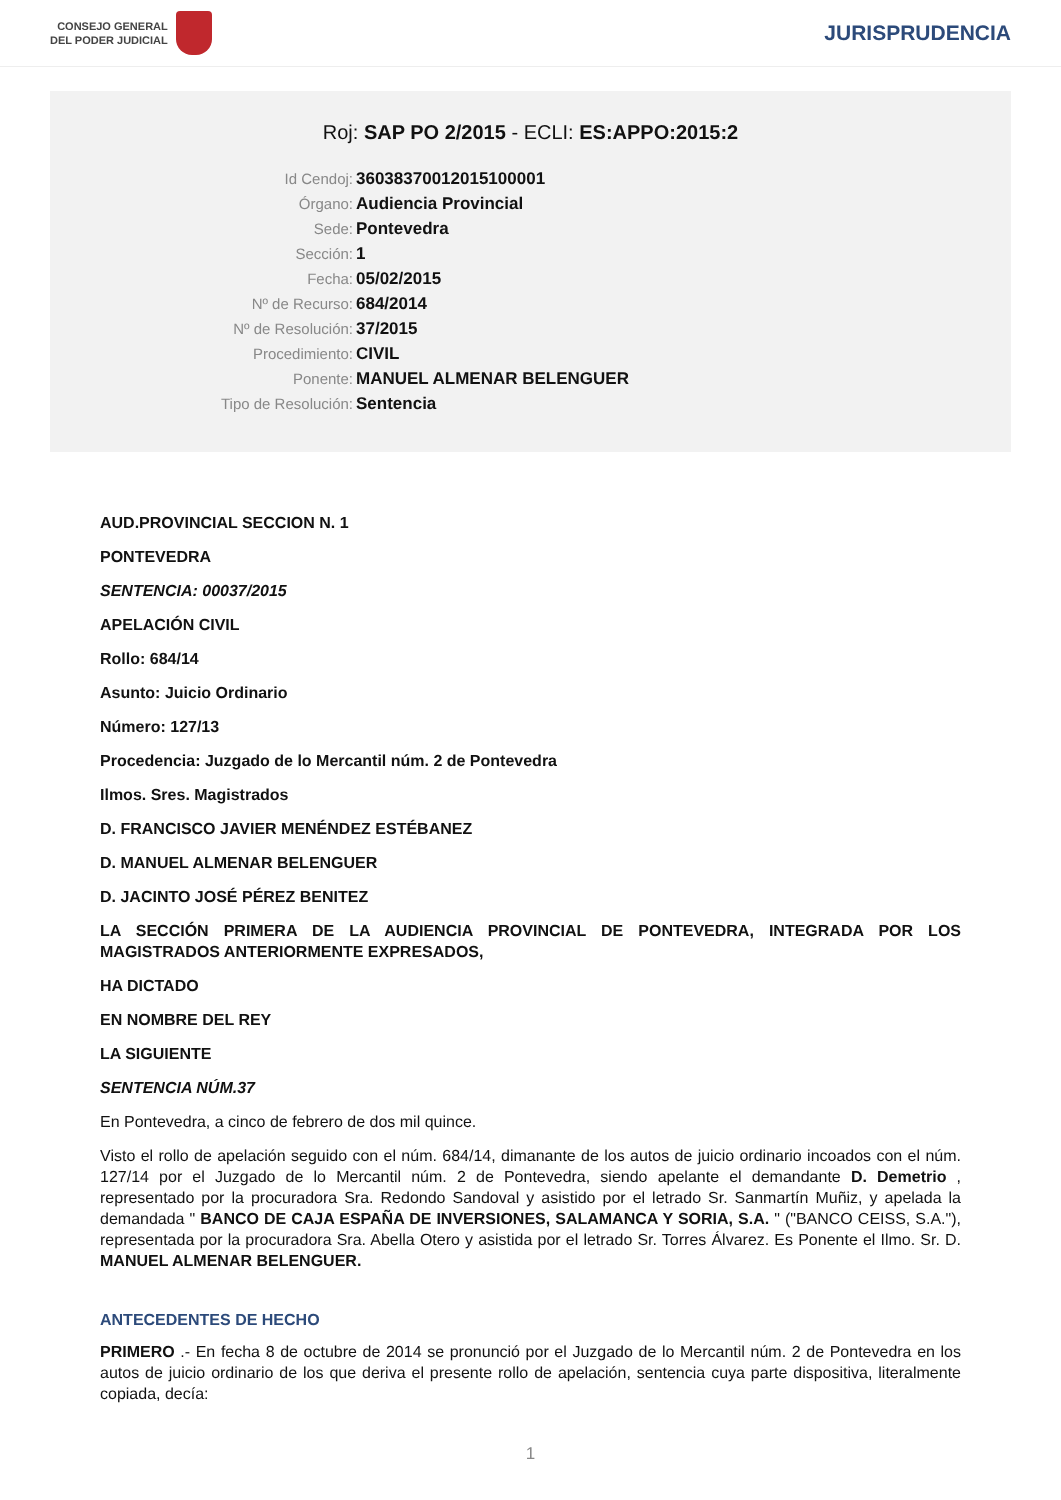CONSEJO GENERAL
DEL PODER JUDICIAL
JURISPRUDENCIA
Roj: SAP PO 2/2015 - ECLI: ES:APPO:2015:2
Id Cendoj: 36038370012015100001
Órgano: Audiencia Provincial
Sede: Pontevedra
Sección: 1
Fecha: 05/02/2015
Nº de Recurso: 684/2014
Nº de Resolución: 37/2015
Procedimiento: CIVIL
Ponente: MANUEL ALMENAR BELENGUER
Tipo de Resolución: Sentencia
AUD.PROVINCIAL SECCION N. 1
PONTEVEDRA
SENTENCIA: 00037/2015
APELACIÓN CIVIL
Rollo: 684/14
Asunto: Juicio Ordinario
Número: 127/13
Procedencia: Juzgado de lo Mercantil núm. 2 de Pontevedra
Ilmos. Sres. Magistrados
D. FRANCISCO JAVIER MENÉNDEZ ESTÉBANEZ
D. MANUEL ALMENAR BELENGUER
D. JACINTO JOSÉ PÉREZ BENITEZ
LA SECCIÓN PRIMERA DE LA AUDIENCIA PROVINCIAL DE PONTEVEDRA, INTEGRADA POR LOS MAGISTRADOS ANTERIORMENTE EXPRESADOS,
HA DICTADO
EN NOMBRE DEL REY
LA SIGUIENTE
SENTENCIA NÚM.37
En Pontevedra, a cinco de febrero de dos mil quince.
Visto el rollo de apelación seguido con el núm. 684/14, dimanante de los autos de juicio ordinario incoados con el núm. 127/14 por el Juzgado de lo Mercantil núm. 2 de Pontevedra, siendo apelante el demandante D. Demetrio , representado por la procuradora Sra. Redondo Sandoval y asistido por el letrado Sr. Sanmartín Muñiz, y apelada la demandada " BANCO DE CAJA ESPAÑA DE INVERSIONES, SALAMANCA Y SORIA, S.A. " ("BANCO CEISS, S.A."), representada por la procuradora Sra. Abella Otero y asistida por el letrado Sr. Torres Álvarez. Es Ponente el Ilmo. Sr. D. MANUEL ALMENAR BELENGUER.
ANTECEDENTES DE HECHO
PRIMERO .- En fecha 8 de octubre de 2014 se pronunció por el Juzgado de lo Mercantil núm. 2 de Pontevedra en los autos de juicio ordinario de los que deriva el presente rollo de apelación, sentencia cuya parte dispositiva, literalmente copiada, decía:
1